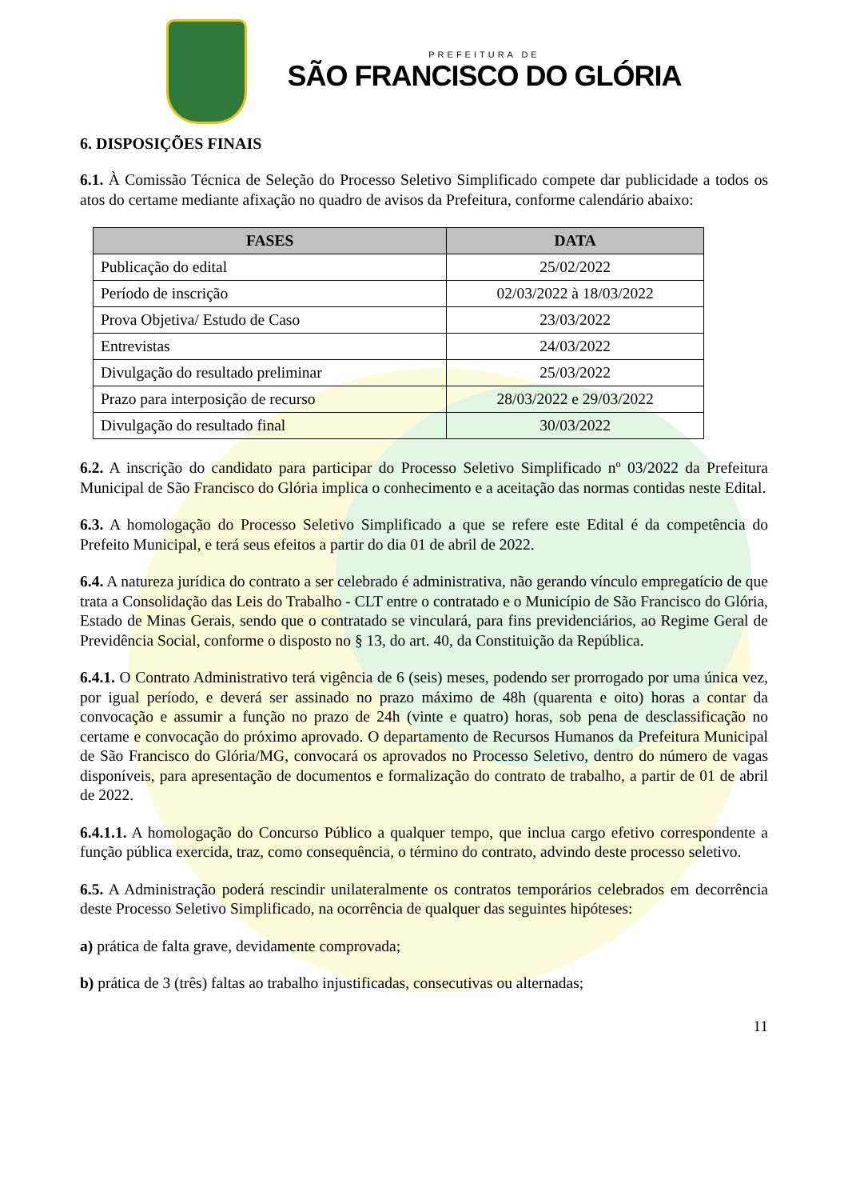PREFEITURA DE
SÃO FRANCISCO DO GLÓRIA
6. DISPOSIÇÕES FINAIS
6.1. À Comissão Técnica de Seleção do Processo Seletivo Simplificado compete dar publicidade a todos os atos do certame mediante afixação no quadro de avisos da Prefeitura, conforme calendário abaixo:
| FASES | DATA |
| --- | --- |
| Publicação do edital | 25/02/2022 |
| Período de inscrição | 02/03/2022 à 18/03/2022 |
| Prova Objetiva/ Estudo de Caso | 23/03/2022 |
| Entrevistas | 24/03/2022 |
| Divulgação do resultado preliminar | 25/03/2022 |
| Prazo para interposição de recurso | 28/03/2022 e 29/03/2022 |
| Divulgação do resultado final | 30/03/2022 |
6.2. A inscrição do candidato para participar do Processo Seletivo Simplificado nº 03/2022 da Prefeitura Municipal de São Francisco do Glória implica o conhecimento e a aceitação das normas contidas neste Edital.
6.3. A homologação do Processo Seletivo Simplificado a que se refere este Edital é da competência do Prefeito Municipal, e terá seus efeitos a partir do dia 01 de abril de 2022.
6.4. A natureza jurídica do contrato a ser celebrado é administrativa, não gerando vínculo empregatício de que trata a Consolidação das Leis do Trabalho - CLT entre o contratado e o Município de São Francisco do Glória, Estado de Minas Gerais, sendo que o contratado se vinculará, para fins previdenciários, ao Regime Geral de Previdência Social, conforme o disposto no § 13, do art. 40, da Constituição da República.
6.4.1. O Contrato Administrativo terá vigência de 6 (seis) meses, podendo ser prorrogado por uma única vez, por igual período, e deverá ser assinado no prazo máximo de 48h (quarenta e oito) horas a contar da convocação e assumir a função no prazo de 24h (vinte e quatro) horas, sob pena de desclassificação no certame e convocação do próximo aprovado. O departamento de Recursos Humanos da Prefeitura Municipal de São Francisco do Glória/MG, convocará os aprovados no Processo Seletivo, dentro do número de vagas disponíveis, para apresentação de documentos e formalização do contrato de trabalho, a partir de 01 de abril de 2022.
6.4.1.1. A homologação do Concurso Público a qualquer tempo, que inclua cargo efetivo correspondente a função pública exercida, traz, como consequência, o término do contrato, advindo deste processo seletivo.
6.5. A Administração poderá rescindir unilateralmente os contratos temporários celebrados em decorrência deste Processo Seletivo Simplificado, na ocorrência de qualquer das seguintes hipóteses:
a) prática de falta grave, devidamente comprovada;
b) prática de 3 (três) faltas ao trabalho injustificadas, consecutivas ou alternadas;
11